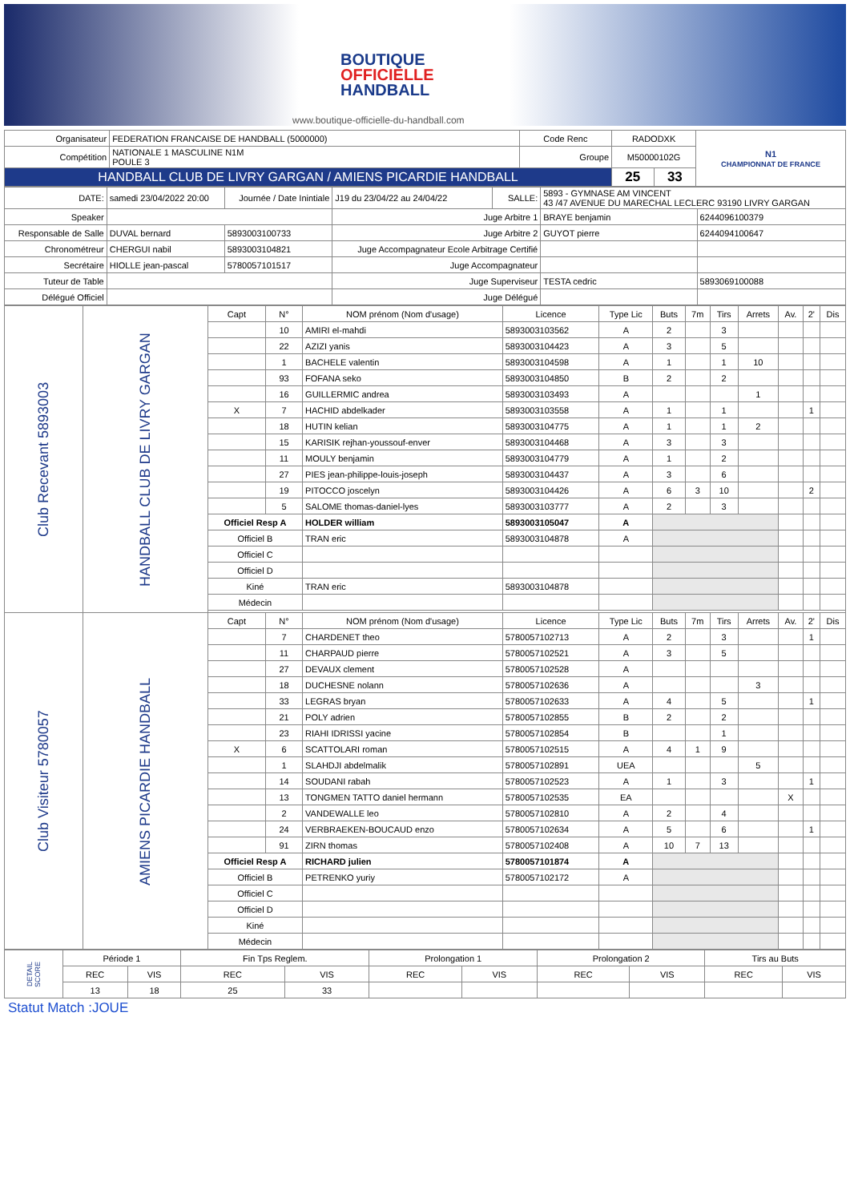BOUTIQUE
OFFICIELLE
HANDBALL
www.boutique-officielle-du-handball.com
| Organisateur | FEDERATION FRANCAISE DE HANDBALL (5000000) | Code Renc | RADODXK | | N1 CHAMPIONNAT DE FRANCE |
| Compétition | NATIONALE 1 MASCULINE N1M POULE 3 | Groupe | M50000102G | | |
| HANDBALL CLUB DE LIVRY GARGAN / AMIENS PICARDIE HANDBALL | | | 25 | 33 | |
| DATE: | samedi 23/04/2022 20:00 | Journée / Date Inintiale | J19 du 23/04/22 au 24/04/22 | SALLE: | 5893 - GYMNASE AM VINCENT 43 /47 AVENUE DU MARECHAL LECLERC 93190 LIVRY GARGAN | |
| Speaker | | | Juge Arbitre 1 | | BRAYE benjamin | 6244096100379 |
| Responsable de Salle | DUVAL bernard | 5893003100733 | Juge Arbitre 2 | | GUYOT pierre | 6244094100647 |
| Chronométreur | CHERGUI nabil | 5893003104821 | Juge Accompagnateur Ecole Arbitrage Certifié | | | |
| Secrétaire | HIOLLE jean-pascal | 5780057101517 | Juge Accompagnateur | | | |
| Tuteur de Table | | | Juge Superviseur | | TESTA cedric | 5893069100088 |
| Délégué Officiel | | | Juge Délégué | | | |
| Club Recevant 5893003 | HANDBALL CLUB DE LIVRY GARGAN | Capt | N° | NOM prénom (Nom d'usage) | Licence | Type Lic | Buts | 7m | Tirs | Arrets | Av. | 2' | Dis |
| | | | 10 | AMIRI el-mahdi | 5893003103562 | A | 2 | | 3 | | | | |
| | | | 22 | AZIZI yanis | 5893003104423 | A | 3 | | 5 | | | | |
| | | | 1 | BACHELE valentin | 5893003104598 | A | 1 | | 1 | 10 | | | |
| | | | 93 | FOFANA seko | 5893003104850 | B | 2 | | 2 | | | | |
| | | | 16 | GUILLERMIC andrea | 5893003103493 | A | | | | 1 | | | |
| | | X | 7 | HACHID abdelkader | 5893003103558 | A | 1 | | 1 | | | 1 | |
| | | | 18 | HUTIN kelian | 5893003104775 | A | 1 | | 1 | 2 | | | |
| | | | 15 | KARISIK rejhan-youssouf-enver | 5893003104468 | A | 3 | | 3 | | | | |
| | | | 11 | MOULY benjamin | 5893003104779 | A | 1 | | 2 | | | | |
| | | | 27 | PIES jean-philippe-louis-joseph | 5893003104437 | A | 3 | | 6 | | | | |
| | | | 19 | PITOCCO joscelyn | 5893003104426 | A | 6 | 3 | 10 | | | 2 | |
| | | | 5 | SALOME thomas-daniel-lyes | 5893003103777 | A | 2 | | 3 | | | | |
| | | Officiel Resp A | | HOLDER william | 5893003105047 | A | | | | | | | |
| | | Officiel B | | TRAN eric | 5893003104878 | A | | | | | | | |
| | | Officiel C | | | | | | | | | | | |
| | | Officiel D | | | | | | | | | | | |
| | | Kiné | | TRAN eric | 5893003104878 | | | | | | | | |
| | | Médecin | | | | | | | | | | | |
| Club Visiteur 5780057 | AMIENS PICARDIE HANDBALL | Capt | N° | NOM prénom (Nom d'usage) | Licence | Type Lic | Buts | 7m | Tirs | Arrets | Av. | 2' | Dis |
| | | | 7 | CHARDENET theo | 5780057102713 | A | 2 | | 3 | | | 1 | |
| | | | 11 | CHARPAUD pierre | 5780057102521 | A | 3 | | 5 | | | | |
| | | | 27 | DEVAUX clement | 5780057102528 | A | | | | | | | |
| | | | 18 | DUCHESNE nolann | 5780057102636 | A | | | | 3 | | | |
| | | | 33 | LEGRAS bryan | 5780057102633 | A | 4 | | 5 | | | 1 | |
| | | | 21 | POLY adrien | 5780057102855 | B | 2 | | 2 | | | | |
| | | | 23 | RIAHI IDRISSI yacine | 5780057102854 | B | | | 1 | | | | |
| | | X | 6 | SCATTOLARI roman | 5780057102515 | A | 4 | 1 | 9 | | | | |
| | | | 1 | SLAHDJI abdelmalik | 5780057102891 | UEA | | | | 5 | | | |
| | | | 14 | SOUDANI rabah | 5780057102523 | A | 1 | | 3 | | | 1 | |
| | | | 13 | TONGMEN TATTO daniel hermann | 5780057102535 | EA | | | | | X | | |
| | | | 2 | VANDEWALLE leo | 5780057102810 | A | 2 | | 4 | | | | |
| | | | 24 | VERBRAEKEN-BOUCAUD enzo | 5780057102634 | A | 5 | | 6 | | | 1 | |
| | | | 91 | ZIRN thomas | 5780057102408 | A | 10 | 7 | 13 | | | | |
| | | Officiel Resp A | | RICHARD julien | 5780057101874 | A | | | | | | | |
| | | Officiel B | | PETRENKO yuriy | 5780057102172 | A | | | | | | | |
| | | Officiel C | | | | | | | | | | | |
| | | Officiel D | | | | | | | | | | | |
| | | Kiné | | | | | | | | | | | |
| | | Médecin | | | | | | | | | | | |
| DETAIL SCORE | Période 1 | | Fin Tps Reglem. | | Prolongation 1 | | Prolongation 2 | | Tirs au Buts | |
| | REC | VIS | REC | VIS | REC | VIS | REC | VIS | REC | VIS |
| | 13 | 18 | 25 | 33 | | | | | | |
Statut Match :JOUE